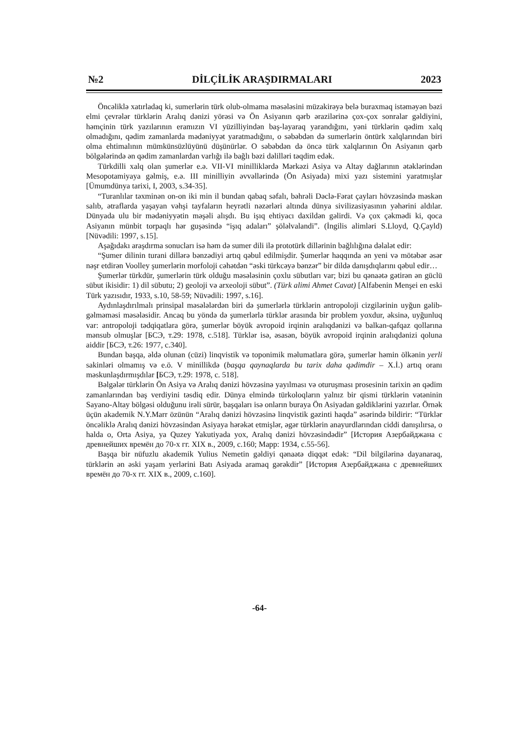№2 DİLÇİLİK ARAŞDIRMALARI 2023
Öncəliklə xatırladaq ki, sumerlərin türk olub-olmama məsələsini müzakirəyə belə buraxmaq istəməyən bəzi elmi çevrələr türklərin Aralıq dənizi yörəsi və Ön Asiyanın qərb ərazilərinə çox-çox sonralar gəldiyini, həmçinin türk yazılarının eramızın VI yüzilliyindən baş-layaraq yarandığını, yəni türklərin qədim xalq olmadığını, qədim zamanlarda mədəniyyət yaratmadığını, o səbəbdən də sumerlərin öntürk xalqlarından biri olma ehtimalının mümkünsüzlüyünü düşünürlər. O səbəbdən də öncə türk xalqlarının Ön Asiyanın qərb bölgələrində ən qədim zamanlardan varlığı ilə bağlı bəzi dəlilləri təqdim edək.
Türkdilli xalq olan şumerlər e.ə. VII-VI minilliklərdə Mərkəzi Asiya və Altay dağlarının ətəklərindən Mesopotamiyaya gəlmiş, e.ə. III minilliyin əvvəllərində (Ön Asiyada) mixi yazı sistemini yaratmışlar [Ümumdünya tarixi, I, 2003, s.34-35].
“Turanlılar təxminən on-on iki min il bundan qabaq səfalı, bəhrəli Dəclə-Fərat çayları hövzəsində məskən salıb, ətraflarda yaşayan vəhşi tayfaların heyrətli nəzərləri altında dünya sivilizasiyasının yəhərini aldılar. Dünyada ulu bir mədəniyyətin məşəli alışdı. Bu işıq ehtiyacı daxildən gəlirdi. Və çox çəkmədi ki, qoca Asiyanın münbit torpaqlı hər guşəsində “işıq adaları” şöləlvalandi”. (İngilis alimləri S.Lloyd, Q.Çayld) [Nüvədili: 1997, s.15].
Aşağıdakı araşdırma sonucları isə həm də sumer dili ilə prototürk dillərinin bağlılığına dəlalət edir:
“Şumer dilinin turani dillərə bənzədiyi artıq qəbul edilmişdir. Şumerlər haqqında ən yeni və mötəbər əsər nəşr etdirən Voolley şumerlərin morfoloji cəhətdən “əski türkcəyə bənzər” bir dildə danışdıqlarını qəbul edir…
Şumerlər türkdür, şumerlərin türk olduğu məsələsinin çoxlu sübutları var; bizi bu qənaətə gətirən ən güclü sübut ikisidir: 1) dil sübutu; 2) geoloji və arxeoloji sübut”. (Türk alimi Ahmet Cavat) [Alfabenin Menşei en eski Türk yazısıdır, 1933, s.10, 58-59; Nüvədili: 1997, s.16].
Aydınlaşdırılmalı prinsipal məsələlərdən biri də şumerlərlə türklərin antropoloji cizgilərinin uyğun gəlib-gəlməməsi məsələsidir. Ancaq bu yöndə də şumerlərlə türklər arasında bir problem yoxdur, əksinə, uyğunluq var: antropoloji tədqiqatlara görə, şumerlər böyük avropoid irqinin aralıqdənizi və balkan-qafqaz qollarına mənsub olmuşlar [БСЭ, т.29: 1978, с.518]. Türklər isə, əsasən, böyük avropoid irqinin aralıqdənizi qoluna aiddir [БСЭ, т.26: 1977, с.340].
Bundan başqa, əldə olunan (cüzi) linqvistik və toponimik məlumatlara görə, şumerlər həmin ölkənin yerli sakinləri olmamış və e.ö. V minillikdə (başqa qaynaqlarda bu tarix daha qədimdir – X.İ.) artıq oranı məskunlaşdırmışdılar [БСЭ, т.29: 1978, с. 518].
Bəlgələr türklərin Ön Asiya və Aralıq dənizi hövzəsinə yayılması və oturuşması prosesinin tarixin ən qədim zamanlarından baş verdiyini təsdiq edir. Dünya elmində türkoloqların yalnız bir qismi türklərin vətəninin Sayano-Altay bölgəsi olduğunu irəli sürür, başqaları isə onların buraya Ön Asiyadan gəldiklərini yazırlar. Örnək üçün akademik N.Y.Marr özünün “Aralıq dənizi hövzəsinə linqvistik gəzinti haqda” əsərində bildirir: “Türklər öncəliklə Aralıq dənizi hövzəsindən Asiyaya hərəkət etmişlər, əgər türklərin anayurdlarından ciddi danışılırsa, o halda o, Orta Asiya, ya Quzey Yakutiyada yox, Aralıq dənizi hövzəsindədir” [История Азербайджана с древнейших времён до 70-х гг. XIX в., 2009, с.160; Марр: 1934, с.55-56].
Başqa bir nüfuzlu akademik Yulius Nemetin gəldiyi qənaətə diqqət edək: “Dil bilgilərinə dayanaraq, türklərin ən əski yaşam yerlərini Batı Asiyada aramaq gərəkdir” [История Азербайджана с древнейших времён до 70-х гг. XIX в., 2009, с.160].
-64-